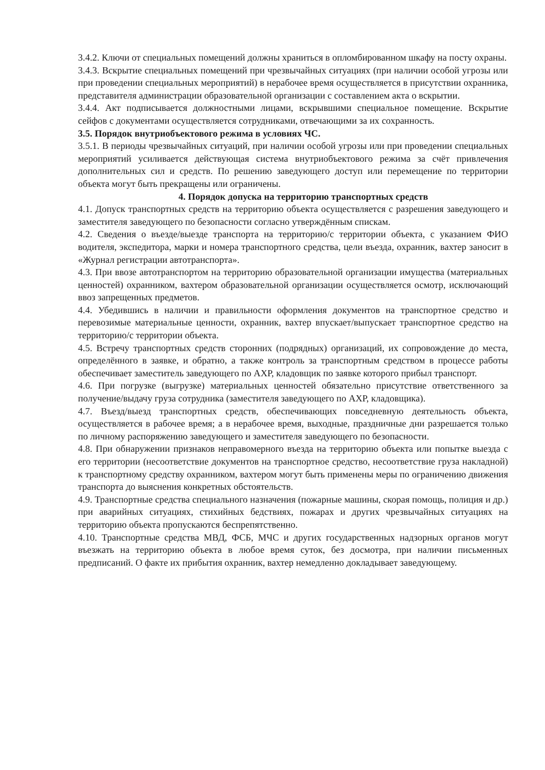3.4.2. Ключи от специальных помещений должны храниться в опломбированном шкафу на посту охраны.
3.4.3. Вскрытие специальных помещений при чрезвычайных ситуациях (при наличии особой угрозы или при проведении специальных мероприятий) в нерабочее время осуществляется в присутствии охранника, представителя администрации образовательной организации с составлением акта о вскрытии.
3.4.4. Акт подписывается должностными лицами, вскрывшими специальное помещение. Вскрытие сейфов с документами осуществляется сотрудниками, отвечающими за их сохранность.
3.5. Порядок внутриобъектового режима в условиях ЧС.
3.5.1. В периоды чрезвычайных ситуаций, при наличии особой угрозы или при проведении специальных мероприятий усиливается действующая система внутриобъектового режима за счёт привлечения дополнительных сил и средств. По решению заведующего доступ или перемещение по территории объекта могут быть прекращены или ограничены.
4. Порядок допуска на территорию транспортных средств
4.1. Допуск транспортных средств на территорию объекта осуществляется с разрешения заведующего и заместителя заведующего по безопасности согласно утверждённым спискам.
4.2. Сведения о въезде/выезде транспорта на территорию/с территории объекта, с указанием ФИО водителя, экспедитора, марки и номера транспортного средства, цели въезда, охранник, вахтер заносит в «Журнал регистрации автотранспорта».
4.3. При ввозе автотранспортом на территорию образовательной организации имущества (материальных ценностей) охранником, вахтером образовательной организации осуществляется осмотр, исключающий ввоз запрещенных предметов.
4.4. Убедившись в наличии и правильности оформления документов на транспортное средство и перевозимые материальные ценности, охранник, вахтер впускает/выпускает транспортное средство на территорию/с территории объекта.
4.5. Встречу транспортных средств сторонних (подрядных) организаций, их сопровождение до места, определённого в заявке, и обратно, а также контроль за транспортным средством в процессе работы обеспечивает заместитель заведующего по АХР, кладовщик по заявке которого прибыл транспорт.
4.6. При погрузке (выгрузке) материальных ценностей обязательно присутствие ответственного за получение/выдачу груза сотрудника (заместителя заведующего по АХР, кладовщика).
4.7. Въезд/выезд транспортных средств, обеспечивающих повседневную деятельность объекта, осуществляется в рабочее время; а в нерабочее время, выходные, праздничные дни разрешается только по личному распоряжению заведующего и заместителя заведующего по безопасности.
4.8. При обнаружении признаков неправомерного въезда на территорию объекта или попытке выезда с его территории (несоответствие документов на транспортное средство, несоответствие груза накладной) к транспортному средству охранником, вахтером могут быть применены меры по ограничению движения транспорта до выяснения конкретных обстоятельств.
4.9. Транспортные средства специального назначения (пожарные машины, скорая помощь, полиция и др.) при аварийных ситуациях, стихийных бедствиях, пожарах и других чрезвычайных ситуациях на территорию объекта пропускаются беспрепятственно.
4.10. Транспортные средства МВД, ФСБ, МЧС и других государственных надзорных органов могут въезжать на территорию объекта в любое время суток, без досмотра, при наличии письменных предписаний. О факте их прибытия охранник, вахтер немедленно докладывает заведующему.